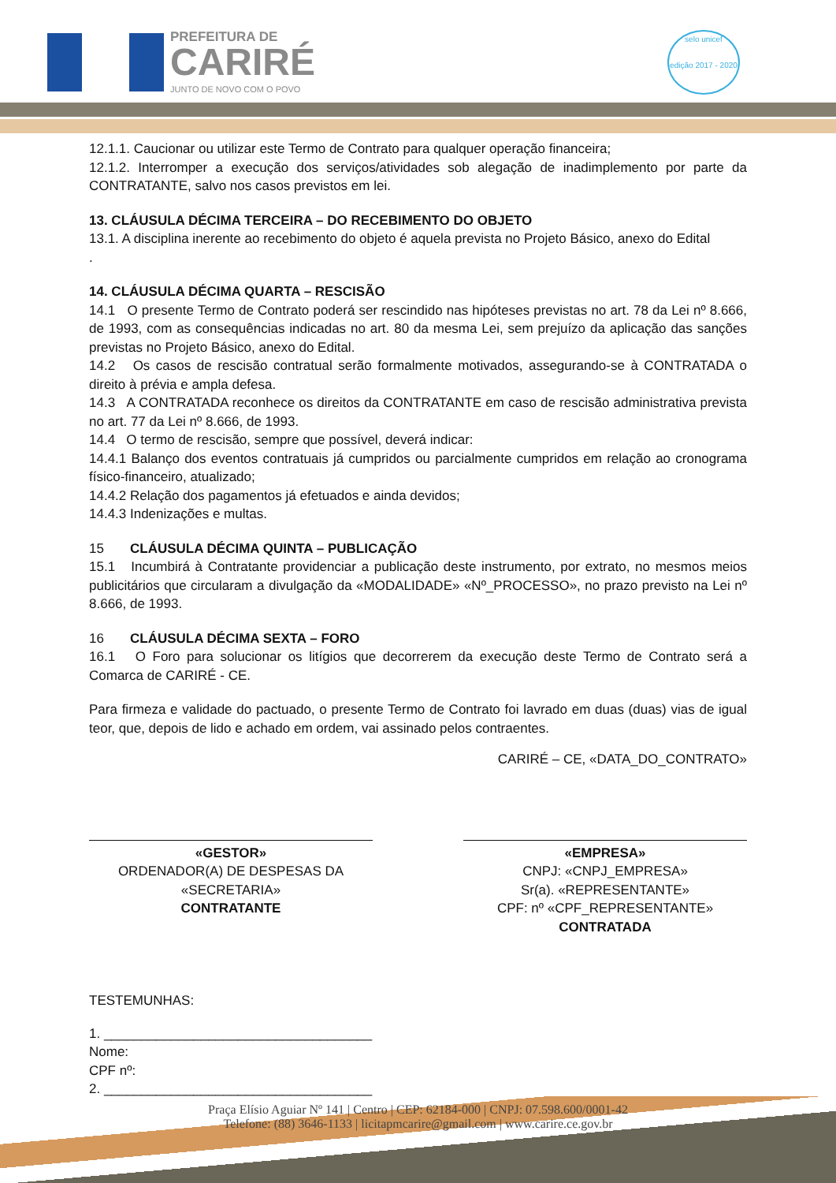PREFEITURA DE
CARIRÉ
JUNTO DE NOVO COM O POVO
selo unicef
edição 2017 - 2020
12.1.1. Caucionar ou utilizar este Termo de Contrato para qualquer operação financeira;
12.1.2. Interromper a execução dos serviços/atividades sob alegação de inadimplemento por parte da CONTRATANTE, salvo nos casos previstos em lei.
13. CLÁUSULA DÉCIMA TERCEIRA – DO RECEBIMENTO DO OBJETO
13.1. A disciplina inerente ao recebimento do objeto é aquela prevista no Projeto Básico, anexo do Edital
.
14. CLÁUSULA DÉCIMA QUARTA – RESCISÃO
14.1 O presente Termo de Contrato poderá ser rescindido nas hipóteses previstas no art. 78 da Lei nº 8.666, de 1993, com as consequências indicadas no art. 80 da mesma Lei, sem prejuízo da aplicação das sanções previstas no Projeto Básico, anexo do Edital.
14.2 Os casos de rescisão contratual serão formalmente motivados, assegurando-se à CONTRATADA o direito à prévia e ampla defesa.
14.3 A CONTRATADA reconhece os direitos da CONTRATANTE em caso de rescisão administrativa prevista no art. 77 da Lei nº 8.666, de 1993.
14.4 O termo de rescisão, sempre que possível, deverá indicar:
14.4.1 Balanço dos eventos contratuais já cumpridos ou parcialmente cumpridos em relação ao cronograma físico-financeiro, atualizado;
14.4.2 Relação dos pagamentos já efetuados e ainda devidos;
14.4.3 Indenizações e multas.
15 CLÁUSULA DÉCIMA QUINTA – PUBLICAÇÃO
15.1 Incumbirá à Contratante providenciar a publicação deste instrumento, por extrato, no mesmos meios publicitários que circularam a divulgação da «MODALIDADE» «Nº_PROCESSO», no prazo previsto na Lei nº 8.666, de 1993.
16 CLÁUSULA DÉCIMA SEXTA – FORO
16.1 O Foro para solucionar os litígios que decorrerem da execução deste Termo de Contrato será a Comarca de CARIRÉ - CE.
Para firmeza e validade do pactuado, o presente Termo de Contrato foi lavrado em duas (duas) vias de igual teor, que, depois de lido e achado em ordem, vai assinado pelos contraentes.
CARIRÉ – CE, «DATA_DO_CONTRATO»
«GESTOR»
ORDENADOR(A) DE DESPESAS DA
«SECRETARIA»
CONTRATANTE
«EMPRESA»
CNPJ: «CNPJ_EMPRESA»
Sr(a). «REPRESENTANTE»
CPF: nº «CPF_REPRESENTANTE»
CONTRATADA
TESTEMUNHAS:
1. ____________________________________
Nome:
CPF nº:
2. ____________________________________
Praça Elísio Aguiar Nº 141 | Centro | CEP: 62184-000 | CNPJ: 07.598.600/0001-42
Telefone: (88) 3646-1133 | licitapmcarire@gmail.com | www.carire.ce.gov.br